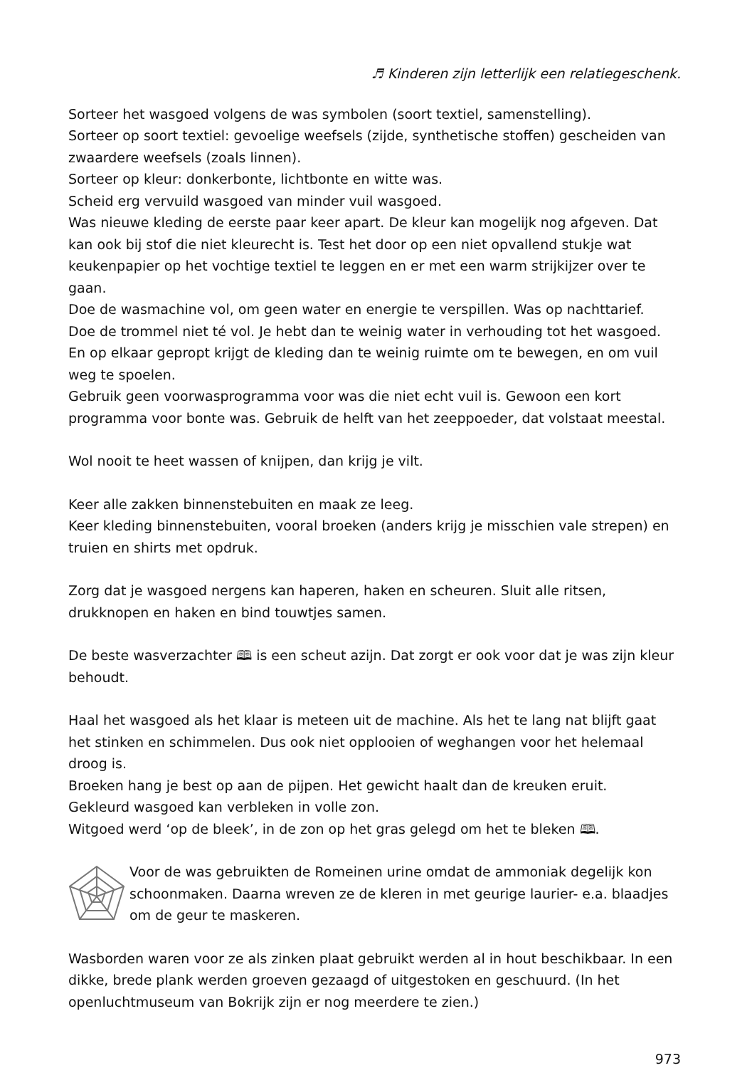♬ Kinderen zijn letterlijk een relatiegeschenk.
Sorteer het wasgoed volgens de was symbolen (soort textiel, samenstelling).
Sorteer op soort textiel: gevoelige weefsels (zijde, synthetische stoffen) gescheiden van zwaardere weefsels (zoals linnen).
Sorteer op kleur: donkerbonte, lichtbonte en witte was.
Scheid erg vervuild wasgoed van minder vuil wasgoed.
Was nieuwe kleding de eerste paar keer apart. De kleur kan mogelijk nog afgeven. Dat kan ook bij stof die niet kleurecht is. Test het door op een niet opvallend stukje wat keukenpapier op het vochtige textiel te leggen en er met een warm strijkijzer over te gaan.
Doe de wasmachine vol, om geen water en energie te verspillen. Was op nachttarief.
Doe de trommel niet té vol. Je hebt dan te weinig water in verhouding tot het wasgoed. En op elkaar gepropt krijgt de kleding dan te weinig ruimte om te bewegen, en om vuil weg te spoelen.
Gebruik geen voorwasprogramma voor was die niet echt vuil is. Gewoon een kort programma voor bonte was. Gebruik de helft van het zeeppoeder, dat volstaat meestal.
Wol nooit te heet wassen of knijpen, dan krijg je vilt.
Keer alle zakken binnenstebuiten en maak ze leeg.
Keer kleding binnenstebuiten, vooral broeken (anders krijg je misschien vale strepen) en truien en shirts met opdruk.
Zorg dat je wasgoed nergens kan haperen, haken en scheuren. Sluit alle ritsen, drukknopen en haken en bind touwtjes samen.
De beste wasverzachter 🕮 is een scheut azijn. Dat zorgt er ook voor dat je was zijn kleur behoudt.
Haal het wasgoed als het klaar is meteen uit de machine. Als het te lang nat blijft gaat het stinken en schimmelen. Dus ook niet opplooien of weghangen voor het helemaal droog is.
Broeken hang je best op aan de pijpen. Het gewicht haalt dan de kreuken eruit.
Gekleurd wasgoed kan verbleken in volle zon.
Witgoed werd ‘op de bleek’, in de zon op het gras gelegd om het te bleken 🕮.
Voor de was gebruikten de Romeinen urine omdat de ammoniak degelijk kon schoonmaken. Daarna wreven ze de kleren in met geurige laurier- e.a. blaadjes om de geur te maskeren.
Wasborden waren voor ze als zinken plaat gebruikt werden al in hout beschikbaar. In een dikke, brede plank werden groeven gezaagd of uitgestoken en geschuurd. (In het openluchtmuseum van Bokrijk zijn er nog meerdere te zien.)
973